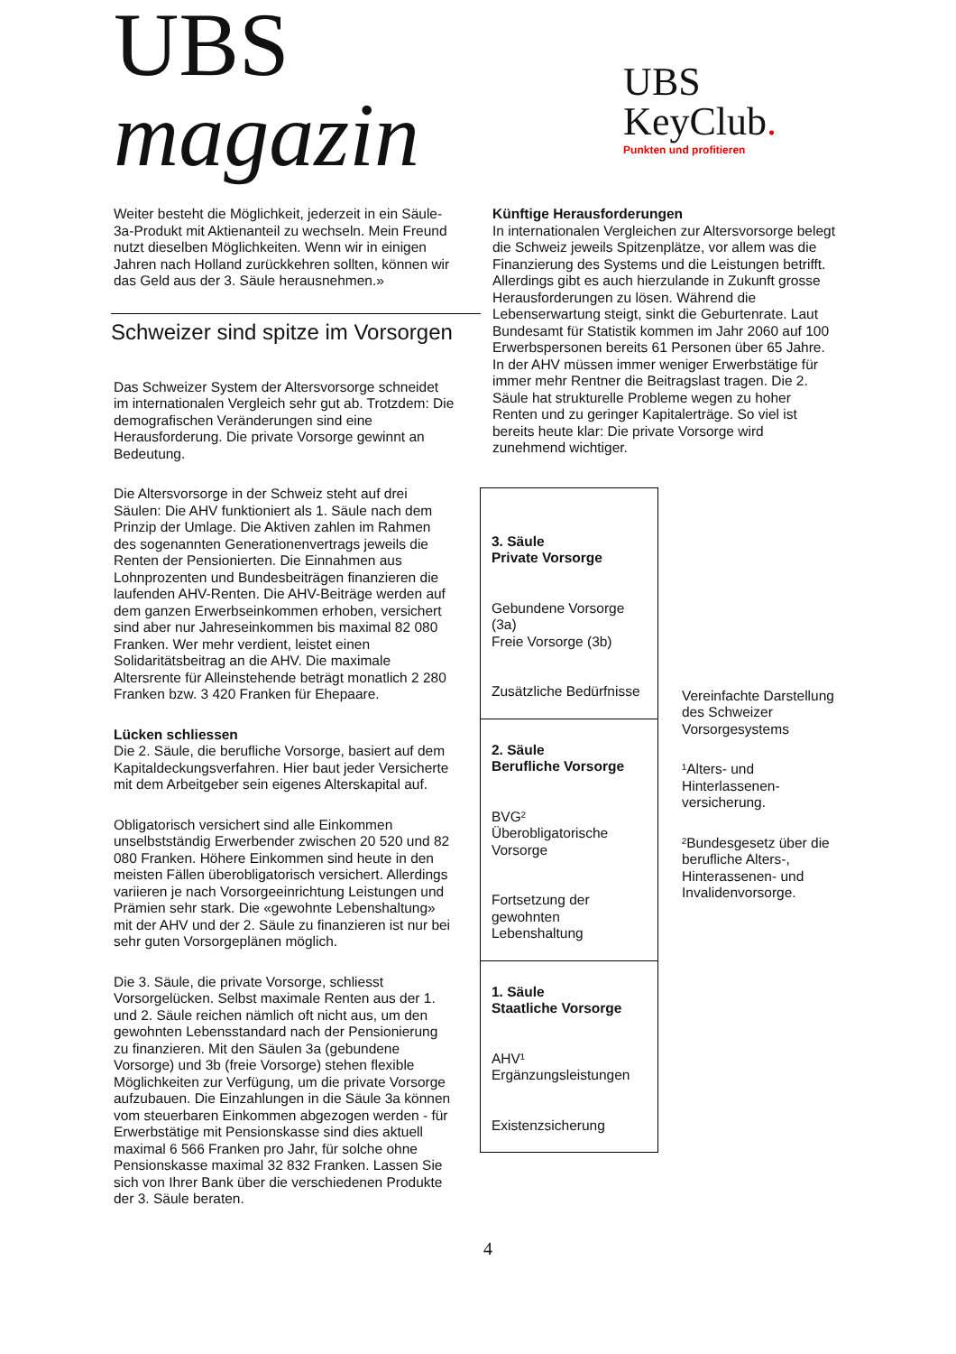UBS magazin
UBS KeyClub.
Punkten und profitieren
Weiter besteht die Möglichkeit, jederzeit in ein Säule-3a-Produkt mit Aktienanteil zu wechseln. Mein Freund nutzt dieselben Möglichkeiten. Wenn wir in einigen Jahren nach Holland zurückkehren sollten, können wir das Geld aus der 3. Säule herausnehmen.»
Schweizer sind spitze im Vorsorgen
Das Schweizer System der Altersvorsorge schneidet im internationalen Vergleich sehr gut ab. Trotzdem: Die demografischen Veränderungen sind eine Herausforderung. Die private Vorsorge gewinnt an Bedeutung.
Die Altersvorsorge in der Schweiz steht auf drei Säulen: Die AHV funktioniert als 1. Säule nach dem Prinzip der Umlage. Die Aktiven zahlen im Rahmen des sogenannten Generationenvertrags jeweils die Renten der Pensionierten. Die Einnahmen aus Lohnprozenten und Bundesbeiträgen finanzieren die laufenden AHV-Renten. Die AHV-Beiträge werden auf dem ganzen Erwerbseinkommen erhoben, versichert sind aber nur Jahreseinkommen bis maximal 82 080 Franken. Wer mehr verdient, leistet einen Solidaritätsbeitrag an die AHV. Die maximale Altersrente für Alleinstehende beträgt monatlich 2 280 Franken bzw. 3 420 Franken für Ehepaare.
Lücken schliessen
Die 2. Säule, die berufliche Vorsorge, basiert auf dem Kapitaldeckungsverfahren. Hier baut jeder Versicherte mit dem Arbeitgeber sein eigenes Alterskapital auf.
Obligatorisch versichert sind alle Einkommen unselbstständig Erwerbender zwischen 20 520 und 82 080 Franken. Höhere Einkommen sind heute in den meisten Fällen überobligatorisch versichert. Allerdings variieren je nach Vorsorgeeinrichtung Leistungen und Prämien sehr stark. Die «gewohnte Lebenshaltung» mit der AHV und der 2. Säule zu finanzieren ist nur bei sehr guten Vorsorgeplänen möglich.
Die 3. Säule, die private Vorsorge, schliesst Vorsorgelücken. Selbst maximale Renten aus der 1. und 2. Säule reichen nämlich oft nicht aus, um den gewohnten Lebensstandard nach der Pensionierung zu finanzieren. Mit den Säulen 3a (gebundene Vorsorge) und 3b (freie Vorsorge) stehen flexible Möglichkeiten zur Verfügung, um die private Vorsorge aufzubauen. Die Einzahlungen in die Säule 3a können vom steuerbaren Einkommen abgezogen werden - für Erwerbstätige mit Pensionskasse sind dies aktuell maximal 6 566 Franken pro Jahr, für solche ohne Pensionskasse maximal 32 832 Franken. Lassen Sie sich von Ihrer Bank über die verschiedenen Produkte der 3. Säule beraten.
Künftige Herausforderungen
In internationalen Vergleichen zur Altersvorsorge belegt die Schweiz jeweils Spitzenplätze, vor allem was die Finanzierung des Systems und die Leistungen betrifft. Allerdings gibt es auch hierzulande in Zukunft grosse Herausforderungen zu lösen. Während die Lebenserwartung steigt, sinkt die Geburtenrate. Laut Bundesamt für Statistik kommen im Jahr 2060 auf 100 Erwerbspersonen bereits 61 Personen über 65 Jahre. In der AHV müssen immer weniger Erwerbstätige für immer mehr Rentner die Beitragslast tragen. Die 2. Säule hat strukturelle Probleme wegen zu hoher Renten und zu geringer Kapitalerträge. So viel ist bereits heute klar: Die private Vorsorge wird zunehmend wichtiger.
| 3. Säule Private Vorsorge Gebundene Vorsorge (3a) Freie Vorsorge (3b) Zusätzliche Bedürfnisse |
| 2. Säule Berufliche Vorsorge BVG² Überobligatorische Vorsorge Fortsetzung der gewohnten Lebenshaltung |
| 1. Säule Staatliche Vorsorge AHV¹ Ergänzungsleistungen Existenzsicherung |
Vereinfachte Darstellung des Schweizer Vorsorgesystems
¹Alters- und Hinterlassenen-versicherung.
²Bundesgesetz über die berufliche Alters-, Hinterassenen- und Invalidenvorsorge.
4